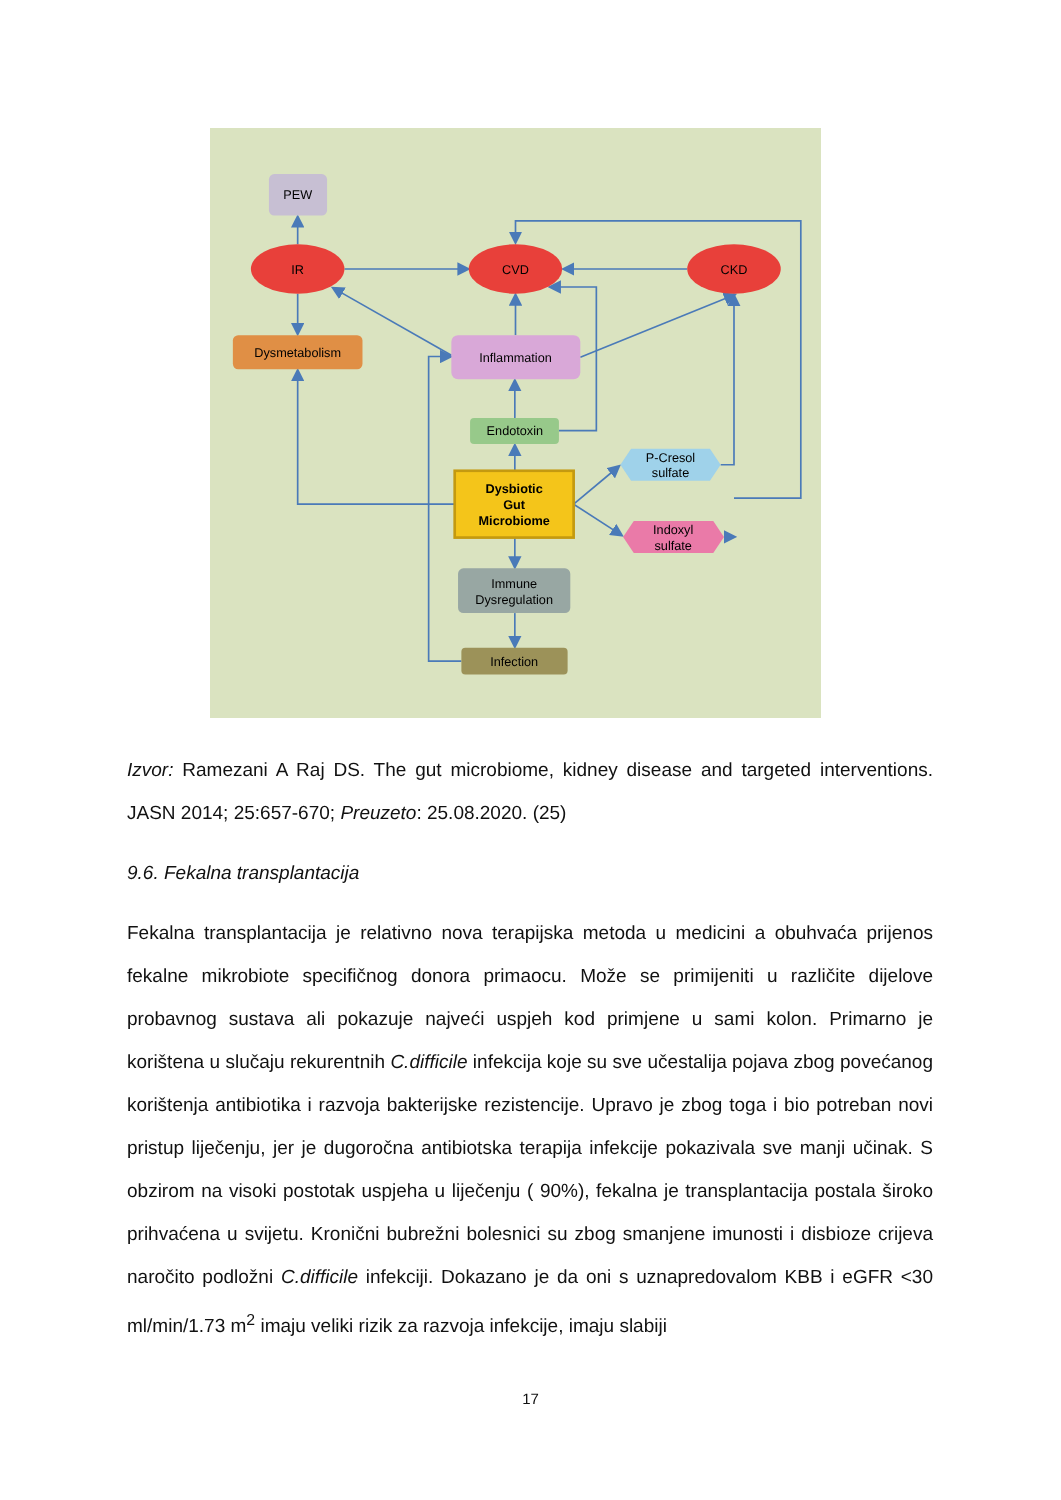PEW
IR
CVD
CKD
Dysmetabolism
Inflammation
Endotoxin
Dysbiotic
Gut
Microbiome
P-Cresol
sulfate
Indoxyl
sulfate
Immune
Dysregulation
Infection
Izvor: Ramezani A Raj DS. The gut microbiome, kidney disease and targeted interventions. JASN 2014; 25:657-670; Preuzeto: 25.08.2020. (25)
9.6. Fekalna transplantacija
Fekalna transplantacija je relativno nova terapijska metoda u medicini a obuhvaća prijenos fekalne mikrobiote specifičnog donora primaocu. Može se primijeniti u različite dijelove probavnog sustava ali pokazuje najveći uspjeh kod primjene u sami kolon. Primarno je korištena u slučaju rekurentnih C.difficile infekcija koje su sve učestalija pojava zbog povećanog korištenja antibiotika i razvoja bakterijske rezistencije. Upravo je zbog toga i bio potreban novi pristup liječenju, jer je dugoročna antibiotska terapija infekcije pokazivala sve manji učinak. S obzirom na visoki postotak uspjeha u liječenju ( 90%), fekalna je transplantacija postala široko prihvaćena u svijetu. Kronični bubrežni bolesnici su zbog smanjene imunosti i disbioze crijeva naročito podložni C.difficile infekciji. Dokazano je da oni s uznapredovalom KBB i eGFR <30 ml/min/1.73 m<sup>2</sup> imaju veliki rizik za razvoja infekcije, imaju slabiji
17